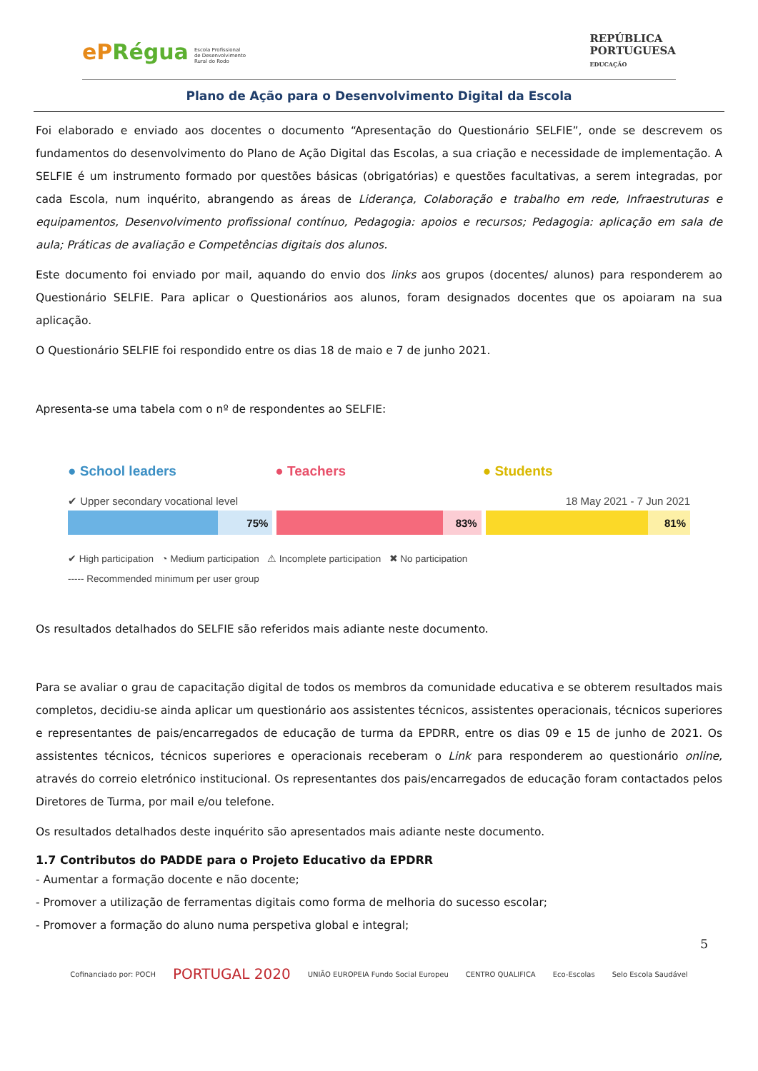ePRégua Escola Profissional
de Desenvolvimento
Rural do Rodo
REPÚBLICA
PORTUGUESA
EDUCAÇÃO
Plano de Ação para o Desenvolvimento Digital da Escola
Foi elaborado e enviado aos docentes o documento “Apresentação do Questionário SELFIE”, onde se descrevem os fundamentos do desenvolvimento do Plano de Ação Digital das Escolas, a sua criação e necessidade de implementação. A SELFIE é um instrumento formado por questões básicas (obrigatórias) e questões facultativas, a serem integradas, por cada Escola, num inquérito, abrangendo as áreas de Liderança, Colaboração e trabalho em rede, Infraestruturas e equipamentos, Desenvolvimento profissional contínuo, Pedagogia: apoios e recursos; Pedagogia: aplicação em sala de aula; Práticas de avaliação e Competências digitais dos alunos.
Este documento foi enviado por mail, aquando do envio dos links aos grupos (docentes/ alunos) para responderem ao Questionário SELFIE. Para aplicar o Questionários aos alunos, foram designados docentes que os apoiaram na sua aplicação.
O Questionário SELFIE foi respondido entre os dias 18 de maio e 7 de junho 2021.
Apresenta-se uma tabela com o nº de respondentes ao SELFIE:
● School leaders ● Teachers ● Students
✔ Upper secondary vocational level 18 May 2021 - 7 Jun 2021
75% 83% 81%
✔ High participation ◔ Medium participation ⚠ Incomplete participation ✖ No participation
----- Recommended minimum per user group
Os resultados detalhados do SELFIE são referidos mais adiante neste documento.
Para se avaliar o grau de capacitação digital de todos os membros da comunidade educativa e se obterem resultados mais completos, decidiu-se ainda aplicar um questionário aos assistentes técnicos, assistentes operacionais, técnicos superiores e representantes de pais/encarregados de educação de turma da EPDRR, entre os dias 09 e 15 de junho de 2021. Os assistentes técnicos, técnicos superiores e operacionais receberam o Link para responderem ao questionário online, através do correio eletrónico institucional. Os representantes dos pais/encarregados de educação foram contactados pelos Diretores de Turma, por mail e/ou telefone.
Os resultados detalhados deste inquérito são apresentados mais adiante neste documento.
1.7 Contributos do PADDE para o Projeto Educativo da EPDRR
- Aumentar a formação docente e não docente;
- Promover a utilização de ferramentas digitais como forma de melhoria do sucesso escolar;
- Promover a formação do aluno numa perspetiva global e integral;
5
Cofinanciado por: POCH PORTUGAL 2020 UNIÃO EUROPEIA Fundo Social Europeu CENTRO QUALIFICA Eco-Escolas Selo Escola Saudável